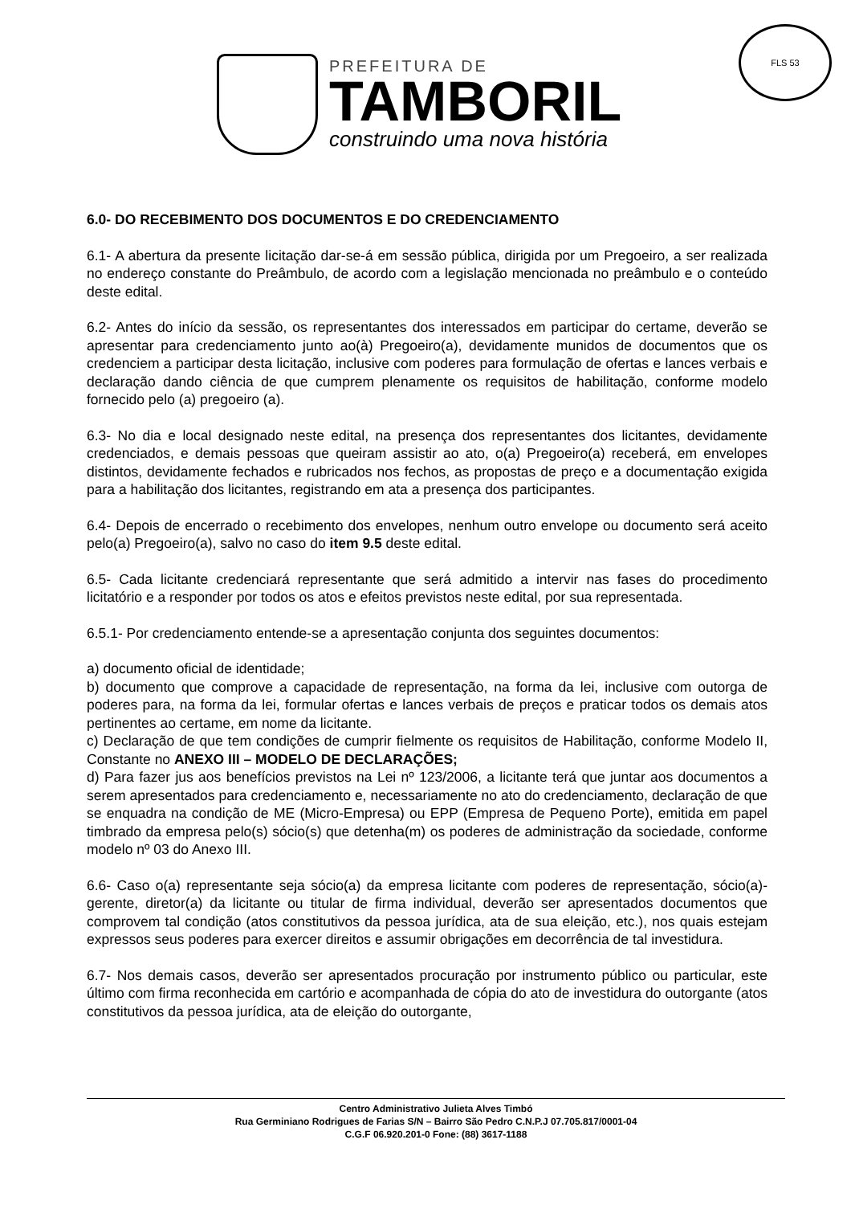PREFEITURA DE
TAMBORIL
construindo uma nova história
FLS 53
6.0- DO RECEBIMENTO DOS DOCUMENTOS E DO CREDENCIAMENTO
6.1- A abertura da presente licitação dar-se-á em sessão pública, dirigida por um Pregoeiro, a ser realizada no endereço constante do Preâmbulo, de acordo com a legislação mencionada no preâmbulo e o conteúdo deste edital.
6.2- Antes do início da sessão, os representantes dos interessados em participar do certame, deverão se apresentar para credenciamento junto ao(à) Pregoeiro(a), devidamente munidos de documentos que os credenciem a participar desta licitação, inclusive com poderes para formulação de ofertas e lances verbais e declaração dando ciência de que cumprem plenamente os requisitos de habilitação, conforme modelo fornecido pelo (a) pregoeiro (a).
6.3- No dia e local designado neste edital, na presença dos representantes dos licitantes, devidamente credenciados, e demais pessoas que queiram assistir ao ato, o(a) Pregoeiro(a) receberá, em envelopes distintos, devidamente fechados e rubricados nos fechos, as propostas de preço e a documentação exigida para a habilitação dos licitantes, registrando em ata a presença dos participantes.
6.4- Depois de encerrado o recebimento dos envelopes, nenhum outro envelope ou documento será aceito pelo(a) Pregoeiro(a), salvo no caso do item 9.5 deste edital.
6.5- Cada licitante credenciará representante que será admitido a intervir nas fases do procedimento licitatório e a responder por todos os atos e efeitos previstos neste edital, por sua representada.
6.5.1- Por credenciamento entende-se a apresentação conjunta dos seguintes documentos:
a) documento oficial de identidade;
b) documento que comprove a capacidade de representação, na forma da lei, inclusive com outorga de poderes para, na forma da lei, formular ofertas e lances verbais de preços e praticar todos os demais atos pertinentes ao certame, em nome da licitante.
c) Declaração de que tem condições de cumprir fielmente os requisitos de Habilitação, conforme Modelo II, Constante no ANEXO III – MODELO DE DECLARAÇÕES;
d) Para fazer jus aos benefícios previstos na Lei nº 123/2006, a licitante terá que juntar aos documentos a serem apresentados para credenciamento e, necessariamente no ato do credenciamento, declaração de que se enquadra na condição de ME (Micro-Empresa) ou EPP (Empresa de Pequeno Porte), emitida em papel timbrado da empresa pelo(s) sócio(s) que detenha(m) os poderes de administração da sociedade, conforme modelo nº 03 do Anexo III.
6.6- Caso o(a) representante seja sócio(a) da empresa licitante com poderes de representação, sócio(a)-gerente, diretor(a) da licitante ou titular de firma individual, deverão ser apresentados documentos que comprovem tal condição (atos constitutivos da pessoa jurídica, ata de sua eleição, etc.), nos quais estejam expressos seus poderes para exercer direitos e assumir obrigações em decorrência de tal investidura.
6.7- Nos demais casos, deverão ser apresentados procuração por instrumento público ou particular, este último com firma reconhecida em cartório e acompanhada de cópia do ato de investidura do outorgante (atos constitutivos da pessoa jurídica, ata de eleição do outorgante,
Centro Administrativo Julieta Alves Timbó
Rua Germiniano Rodrigues de Farias S/N – Bairro São Pedro C.N.P.J 07.705.817/0001-04
C.G.F 06.920.201-0 Fone: (88) 3617-1188